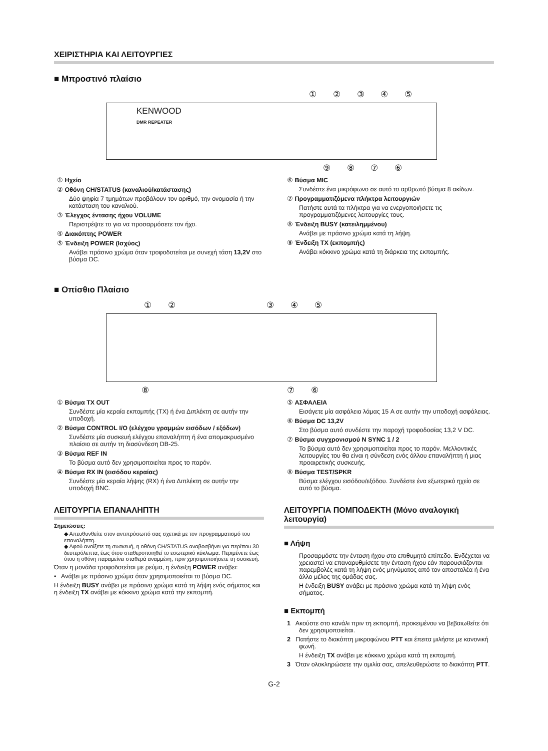ΧΕΙΡΙΣΤΗΡΙΑ ΚΑΙ ΛΕΙΤΟΥΡΓΙΕΣ
■ Μπροστινό πλαίσιο
① ② ③ ④ ⑤
KENWOOD
DMR REPEATER
⑨ ⑧ ⑦ ⑥
① Ηχείο
② Οθόνη CH/STATUS (καναλιού/κατάστασης)
Δύο ψηφία 7 τμημάτων προβάλουν τον αριθμό, την ονομασία ή την κατάσταση του καναλιού.
③ Έλεγχος έντασης ήχου VOLUME
Περιστρέψτε το για να προσαρμόσετε τον ήχο.
④ Διακόπτης POWER
⑤ Ένδειξη POWER (Ισχύος)
Ανάβει πράσινο χρώμα όταν τροφοδοτείται με συνεχή τάση 13,2V στο βύσμα DC.
⑥ Βύσμα MIC
Συνδέστε ένα μικρόφωνο σε αυτό το αρθρωτό βύσμα 8 ακίδων.
⑦ Προγραμματιζόμενα πλήκτρα λειτουργιών
Πατήστε αυτά τα πλήκτρα για να ενεργοποιήσετε τις προγραμματιζόμενες λειτουργίες τους.
⑧ Ένδειξη BUSY (κατειλημμένου)
Ανάβει με πράσινο χρώμα κατά τη λήψη.
⑨ Ένδειξη TX (εκπομπής)
Ανάβει κόκκινο χρώμα κατά τη διάρκεια της εκπομπής.
■ Οπίσθιο Πλαίσιο
① ② ③ ④ ⑤
⑧ ⑦ ⑥
① Βύσμα TX OUT
Συνδέστε μία κεραία εκπομπής (TX) ή ένα Διπλέκτη σε αυτήν την υποδοχή.
② Βύσμα CONTROL I/O (ελέγχου γραμμών εισόδων / εξόδων)
Συνδέστε μία συσκευή ελέγχου επαναλήπτη ή ένα απομακρυσμένο πλαίσιο σε αυτήν τη διασύνδεση DB-25.
③ Βύσμα REF IN
Το βύσμα αυτό δεν χρησιμοποιείται προς το παρόν.
④ Βύσμα RX IN (εισόδου κεραίας)
Συνδέστε μία κεραία λήψης (RX) ή ένα Διπλέκτη σε αυτήν την υποδοχή BNC.
ΛΕΙΤΟΥΡΓΙΑ ΕΠΑΝΑΛΗΠΤΗ
Σημειώσεις:
◆ Απευθυνθείτε στον αντιπρόσωπό σας σχετικά με τον προγραμματισμό του επαναλήπτη.
◆ Αφού ανοίξετε τη συσκευή, η οθόνη CH/STATUS αναβοσβήνει για περίπου 30 δευτερόλεπτα, έως ότου σταθεροποιηθεί το εσωτερικό κύκλωμα. Περιμένετε έως ότου η οθόνη παραμείνει σταθερά αναμμένη, πριν χρησιμοποιήσετε τη συσκευή.
Όταν η μονάδα τροφοδοτείται με ρεύμα, η ένδειξη POWER ανάβει:
• Ανάβει με πράσινο χρώμα όταν χρησιμοποιείται το βύσμα DC.
Η ένδειξη BUSY ανάβει με πράσινο χρώμα κατά τη λήψη ενός σήματος και η ένδειξη TX ανάβει με κόκκινο χρώμα κατά την εκπομπή.
⑤ ΑΣΦΑΛΕΙΑ
Εισάγετε μία ασφάλεια λάμας 15 A σε αυτήν την υποδοχή ασφάλειας.
⑥ Βύσμα DC 13,2V
Στο βύσμα αυτό συνδέστε την παροχή τροφοδοσίας 13,2 V DC.
⑦ Βύσμα συγχρονισμού N SYNC 1 / 2
Το βύσμα αυτό δεν χρησιμοποιείται προς το παρόν. Μελλοντικές λειτουργίες του θα είναι η σύνδεση ενός άλλου επαναλήπτη ή μιας προαιρετικής συσκευής.
⑧ Βύσμα TEST/SPKR
Βύσμα ελέγχου εισόδου/εξόδου. Συνδέστε ένα εξωτερικό ηχείο σε αυτό το βύσμα.
ΛΕΙΤΟΥΡΓΙΑ ΠΟΜΠΟΔΕΚΤΗ (Μόνο αναλογική λειτουργία)
■ Λήψη
Προσαρμόστε την ένταση ήχου στο επιθυμητό επίπεδο. Ενδέχεται να χρειαστεί να επαναρυθμίσετε την ένταση ήχου εάν παρουσιάζονται παρεμβολές κατά τη λήψη ενός μηνύματος από τον αποστολέα ή ένα άλλο μέλος της ομάδας σας.
Η ένδειξη BUSY ανάβει με πράσινο χρώμα κατά τη λήψη ενός σήματος.
■ Εκπομπή
1 Ακούστε στο κανάλι πριν τη εκπομπή, προκειμένου να βεβαιωθείτε ότι δεν χρησιμοποιείται.
2 Πατήστε το διακόπτη μικροφώνου PTT και έπειτα μιλήστε με κανονική φωνή.
Η ένδειξη TX ανάβει με κόκκινο χρώμα κατά τη εκπομπή.
3 Όταν ολοκληρώσετε την ομιλία σας, απελευθερώστε το διακόπτη PTT.
G-2